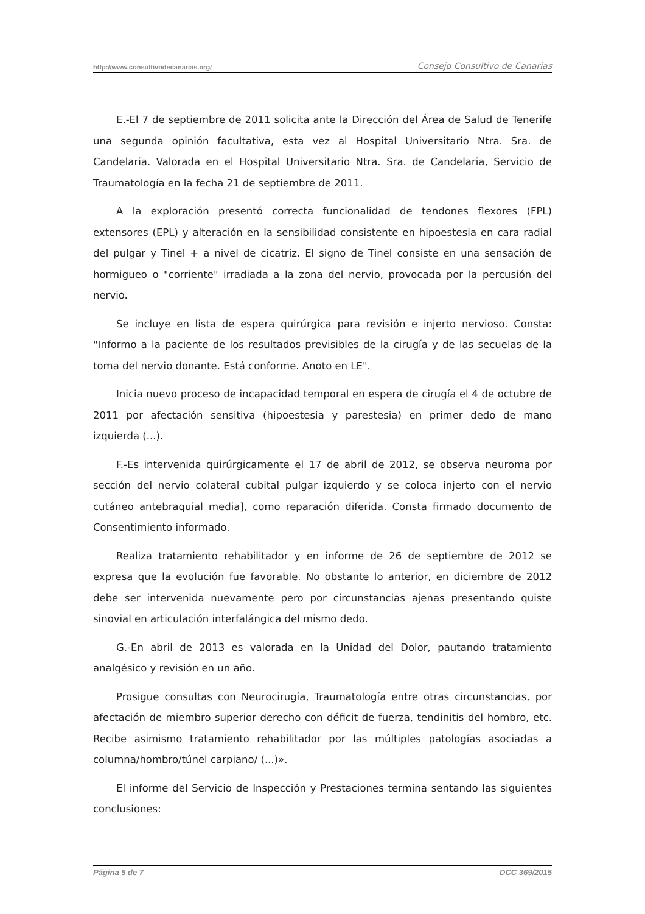http://www.consultivodecanarias.org/ Consejo Consultivo de Canarias
E.-El 7 de septiembre de 2011 solicita ante la Dirección del Área de Salud de Tenerife una segunda opinión facultativa, esta vez al Hospital Universitario Ntra. Sra. de Candelaria. Valorada en el Hospital Universitario Ntra. Sra. de Candelaria, Servicio de Traumatología en la fecha 21 de septiembre de 2011.
A la exploración presentó correcta funcionalidad de tendones flexores (FPL) extensores (EPL) y alteración en la sensibilidad consistente en hipoestesia en cara radial del pulgar y Tinel + a nivel de cicatriz. El signo de Tinel consiste en una sensación de hormigueo o "corriente" irradiada a la zona del nervio, provocada por la percusión del nervio.
Se incluye en lista de espera quirúrgica para revisión e injerto nervioso. Consta: "Informo a la paciente de los resultados previsibles de la cirugía y de las secuelas de la toma del nervio donante. Está conforme. Anoto en LE".
Inicia nuevo proceso de incapacidad temporal en espera de cirugía el 4 de octubre de 2011 por afectación sensitiva (hipoestesia y parestesia) en primer dedo de mano izquierda (...).
F.-Es intervenida quirúrgicamente el 17 de abril de 2012, se observa neuroma por sección del nervio colateral cubital pulgar izquierdo y se coloca injerto con el nervio cutáneo antebraquial media], como reparación diferida. Consta firmado documento de Consentimiento informado.
Realiza tratamiento rehabilitador y en informe de 26 de septiembre de 2012 se expresa que la evolución fue favorable. No obstante lo anterior, en diciembre de 2012 debe ser intervenida nuevamente pero por circunstancias ajenas presentando quiste sinovial en articulación interfalángica del mismo dedo.
G.-En abril de 2013 es valorada en la Unidad del Dolor, pautando tratamiento analgésico y revisión en un año.
Prosigue consultas con Neurocirugía, Traumatología entre otras circunstancias, por afectación de miembro superior derecho con déficit de fuerza, tendinitis del hombro, etc. Recibe asimismo tratamiento rehabilitador por las múltiples patologías asociadas a columna/hombro/túnel carpiano/ (...)».
El informe del Servicio de Inspección y Prestaciones termina sentando las siguientes conclusiones:
Página 5 de 7 DCC 369/2015